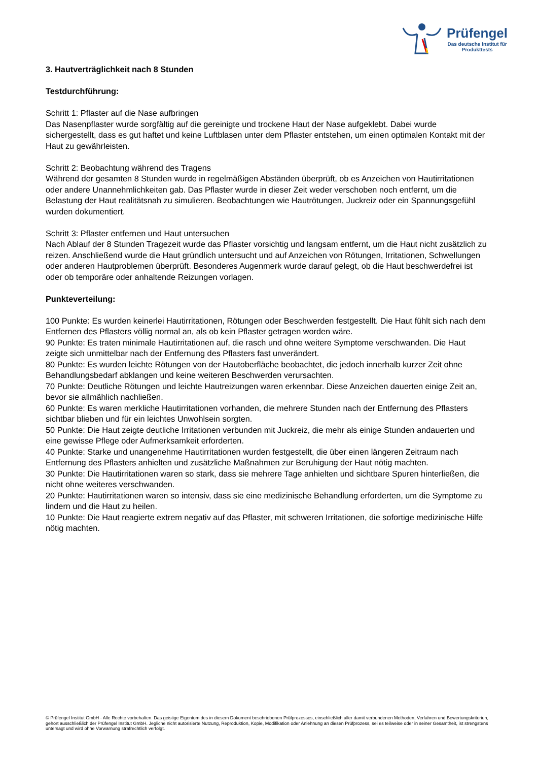Prüfengel
Das deutsche Institut für
Produkttests
3. Hautverträglichkeit nach 8 Stunden
Testdurchführung:
Schritt 1: Pflaster auf die Nase aufbringen
Das Nasenpflaster wurde sorgfältig auf die gereinigte und trockene Haut der Nase aufgeklebt. Dabei wurde sichergestellt, dass es gut haftet und keine Luftblasen unter dem Pflaster entstehen, um einen optimalen Kontakt mit der Haut zu gewährleisten.
Schritt 2: Beobachtung während des Tragens
Während der gesamten 8 Stunden wurde in regelmäßigen Abständen überprüft, ob es Anzeichen von Hautirritationen oder andere Unannehmlichkeiten gab. Das Pflaster wurde in dieser Zeit weder verschoben noch entfernt, um die Belastung der Haut realitätsnah zu simulieren. Beobachtungen wie Hautrötungen, Juckreiz oder ein Spannungsgefühl wurden dokumentiert.
Schritt 3: Pflaster entfernen und Haut untersuchen
Nach Ablauf der 8 Stunden Tragezeit wurde das Pflaster vorsichtig und langsam entfernt, um die Haut nicht zusätzlich zu reizen. Anschließend wurde die Haut gründlich untersucht und auf Anzeichen von Rötungen, Irritationen, Schwellungen oder anderen Hautproblemen überprüft. Besonderes Augenmerk wurde darauf gelegt, ob die Haut beschwerdefrei ist oder ob temporäre oder anhaltende Reizungen vorlagen.
Punkteverteilung:
100 Punkte: Es wurden keinerlei Hautirritationen, Rötungen oder Beschwerden festgestellt. Die Haut fühlt sich nach dem Entfernen des Pflasters völlig normal an, als ob kein Pflaster getragen worden wäre.
90 Punkte: Es traten minimale Hautirritationen auf, die rasch und ohne weitere Symptome verschwanden. Die Haut zeigte sich unmittelbar nach der Entfernung des Pflasters fast unverändert.
80 Punkte: Es wurden leichte Rötungen von der Hautoberfläche beobachtet, die jedoch innerhalb kurzer Zeit ohne Behandlungsbedarf abklangen und keine weiteren Beschwerden verursachten.
70 Punkte: Deutliche Rötungen und leichte Hautreizungen waren erkennbar. Diese Anzeichen dauerten einige Zeit an, bevor sie allmählich nachließen.
60 Punkte: Es waren merkliche Hautirritationen vorhanden, die mehrere Stunden nach der Entfernung des Pflasters sichtbar blieben und für ein leichtes Unwohlsein sorgten.
50 Punkte: Die Haut zeigte deutliche Irritationen verbunden mit Juckreiz, die mehr als einige Stunden andauerten und eine gewisse Pflege oder Aufmerksamkeit erforderten.
40 Punkte: Starke und unangenehme Hautirritationen wurden festgestellt, die über einen längeren Zeitraum nach Entfernung des Pflasters anhielten und zusätzliche Maßnahmen zur Beruhigung der Haut nötig machten.
30 Punkte: Die Hautirritationen waren so stark, dass sie mehrere Tage anhielten und sichtbare Spuren hinterließen, die nicht ohne weiteres verschwanden.
20 Punkte: Hautirritationen waren so intensiv, dass sie eine medizinische Behandlung erforderten, um die Symptome zu lindern und die Haut zu heilen.
10 Punkte: Die Haut reagierte extrem negativ auf das Pflaster, mit schweren Irritationen, die sofortige medizinische Hilfe nötig machten.
© Prüfengel Institut GmbH - Alle Rechte vorbehalten. Das geistige Eigentum des in diesem Dokument beschriebenen Prüfprozesses, einschließlich aller damit verbundenen Methoden, Verfahren und Bewertungskriterien, gehört ausschließlich der Prüfengel Institut GmbH. Jegliche nicht autorisierte Nutzung, Reproduktion, Kopie, Modifikation oder Anlehnung an diesen Prüfprozess, sei es teilweise oder in seiner Gesamtheit, ist strengstens untersagt und wird ohne Vorwarnung strafrechtlich verfolgt.